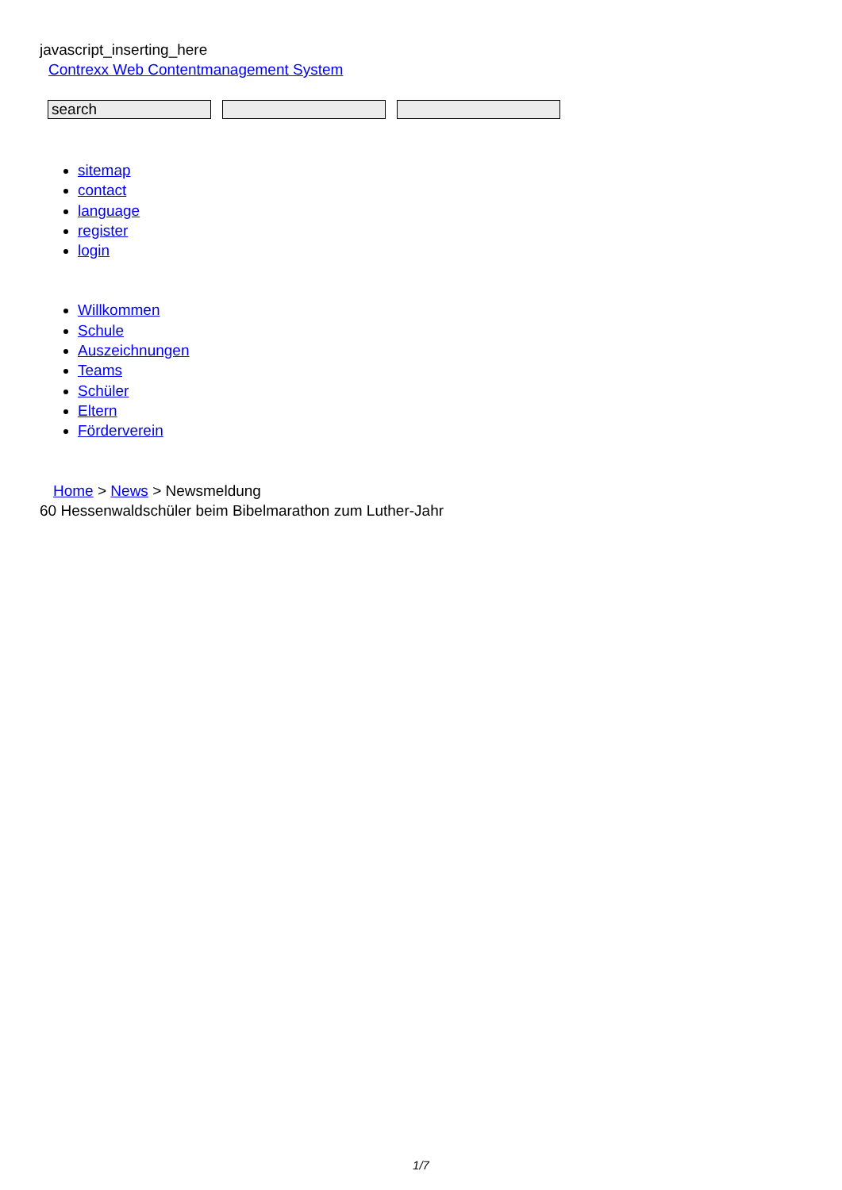javascript_inserting_here
Contrexx Web Contentmanagement System
search
sitemap
contact
language
register
login
Willkommen
Schule
Auszeichnungen
Teams
Schüler
Eltern
Förderverein
Home > News > Newsmeldung
60 Hessenwaldschüler beim Bibelmarathon zum Luther-Jahr
1/7